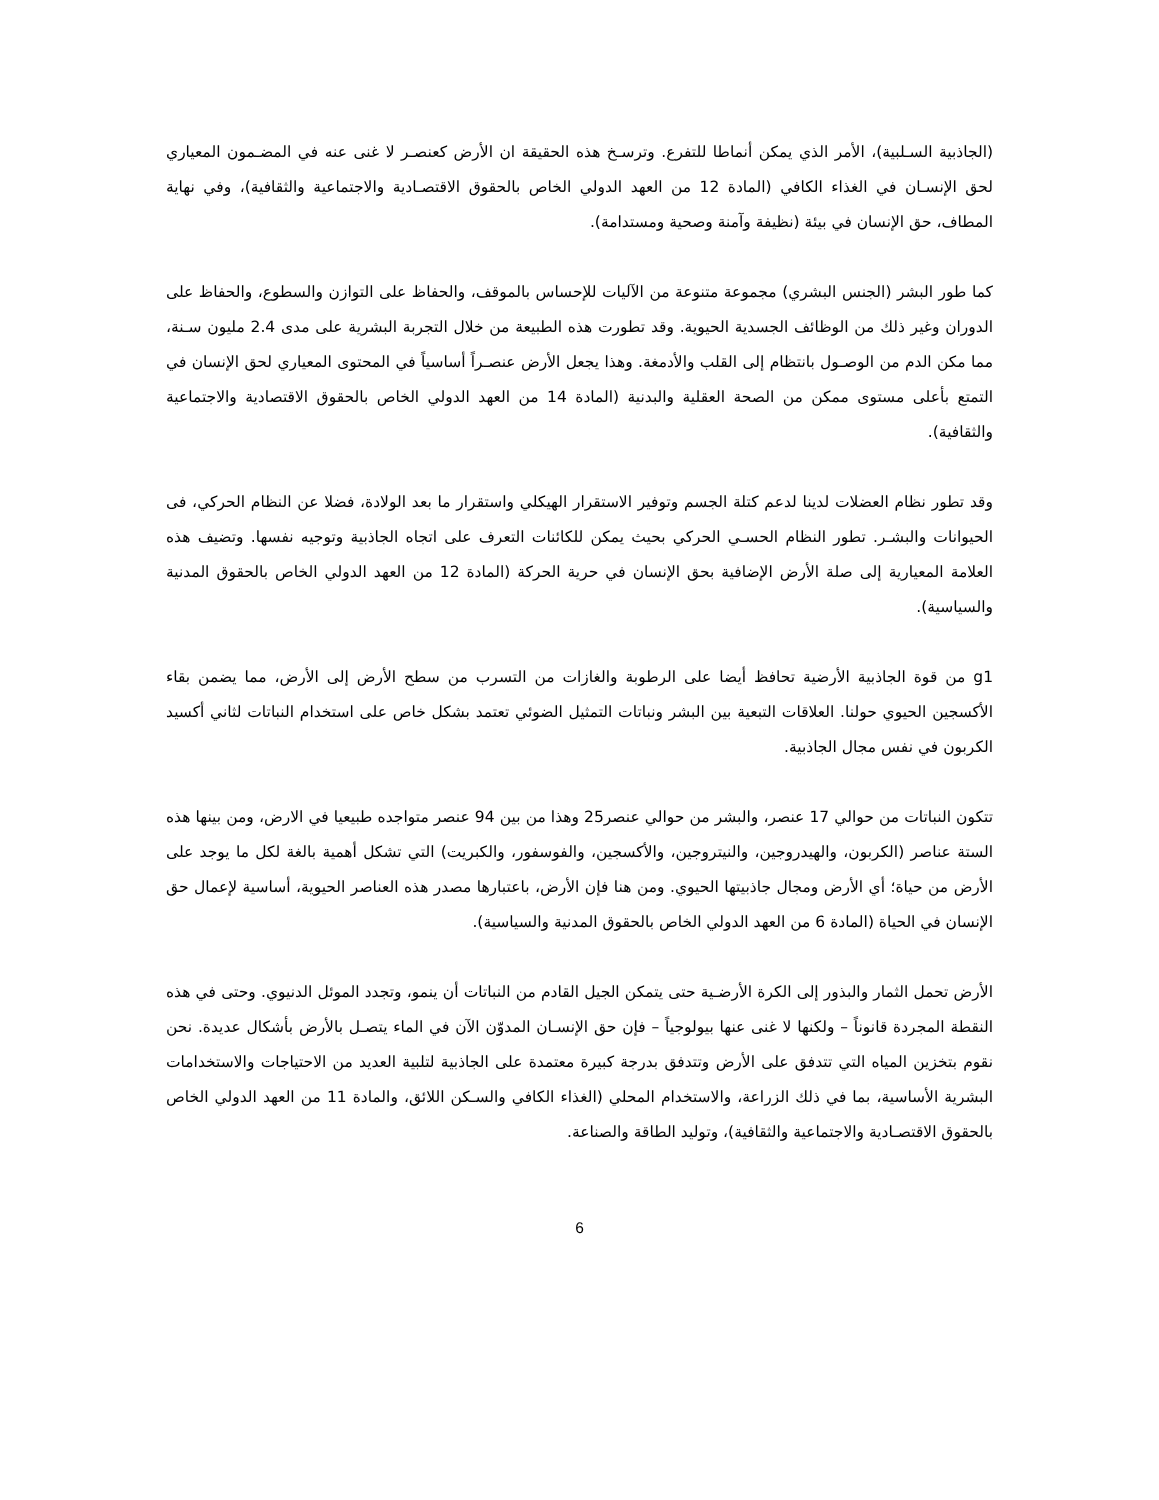(الجاذبية السـلبية)، الأمر الذي يمكن أنماطا للتفرع. وترسـخ هذه الحقيقة ان الأرض كعنصـر لا غنى عنه في المضـمون المعياري لحق الإنسـان في الغذاء الكافي (المادة 12 من العهد الدولي الخاص بالحقوق الاقتصـادية والاجتماعية والثقافية)، وفي نهاية المطاف، حق الإنسان في بيئة (نظيفة وآمنة وصحية ومستدامة).
كما طور البشر (الجنس البشري) مجموعة متنوعة من الآليات للإحساس بالموقف، والحفاظ على التوازن والسطوع، والحفاظ على الدوران وغير ذلك من الوظائف الجسدية الحيوية. وقد تطورت هذه الطبيعة من خلال التجربة البشرية على مدى 2.4 مليون سـنة، مما مكن الدم من الوصـول بانتظام إلى القلب والأدمغة. وهذا يجعل الأرض عنصـراً أساسياً في المحتوى المعياري لحق الإنسان في التمتع بأعلى مستوى ممكن من الصحة العقلية والبدنية (المادة 14 من العهد الدولي الخاص بالحقوق الاقتصادية والاجتماعية والثقافية).
وقد تطور نظام العضلات لدينا لدعم كتلة الجسم وتوفير الاستقرار الهيكلي واستقرار ما بعد الولادة، فضلا عن النظام الحركي، فى الحيوانات والبشـر. تطور النظام الحسـي الحركي بحيث يمكن للكائنات التعرف على اتجاه الجاذبية وتوجيه نفسها. وتضيف هذه العلامة المعيارية إلى صلة الأرض الإضافية بحق الإنسان في حرية الحركة (المادة 12 من العهد الدولي الخاص بالحقوق المدنية والسياسية).
g1 من قوة الجاذبية الأرضية تحافظ أيضا على الرطوبة والغازات من التسرب من سطح الأرض إلى الأرض، مما يضمن بقاء الأكسجين الحيوي حولنا. العلاقات التبعية بين البشر ونباتات التمثيل الضوئي تعتمد بشكل خاص على استخدام النباتات لثاني أكسيد الكربون في نفس مجال الجاذبية.
تتكون النباتات من حوالي 17 عنصر، والبشر من حوالي عنصر25 وهذا من بين 94 عنصر متواجده طبيعيا في الارض، ومن بينها هذه الستة عناصر (الكربون، والهيدروجين، والنيتروجين، والأكسجين، والفوسفور، والكبريت) التي تشكل أهمية بالغة لكل ما يوجد على الأرض من حياة؛ أي الأرض ومجال جاذبيتها الحيوي. ومن هنا فإن الأرض، باعتبارها مصدر هذه العناصر الحيوية، أساسية لإعمال حق الإنسان في الحياة (المادة 6 من العهد الدولي الخاص بالحقوق المدنية والسياسية).
الأرض تحمل الثمار والبذور إلى الكرة الأرضـية حتى يتمكن الجيل القادم من النباتات أن ينمو، وتجدد الموئل الدنيوي. وحتى في هذه النقطة المجردة قانوناً – ولكنها لا غنى عنها بيولوجياً – فإن حق الإنسـان المدوّن الآن في الماء يتصـل بالأرض بأشكال عديدة. نحن نقوم بتخزين المياه التي تتدفق على الأرض وتتدفق بدرجة كبيرة معتمدة على الجاذبية لتلبية العديد من الاحتياجات والاستخدامات البشرية الأساسية، بما في ذلك الزراعة، والاستخدام المحلي (الغذاء الكافي والسـكن اللائق، والمادة 11 من العهد الدولي الخاص بالحقوق الاقتصـادية والاجتماعية والثقافية)، وتوليد الطاقة والصناعة.
6